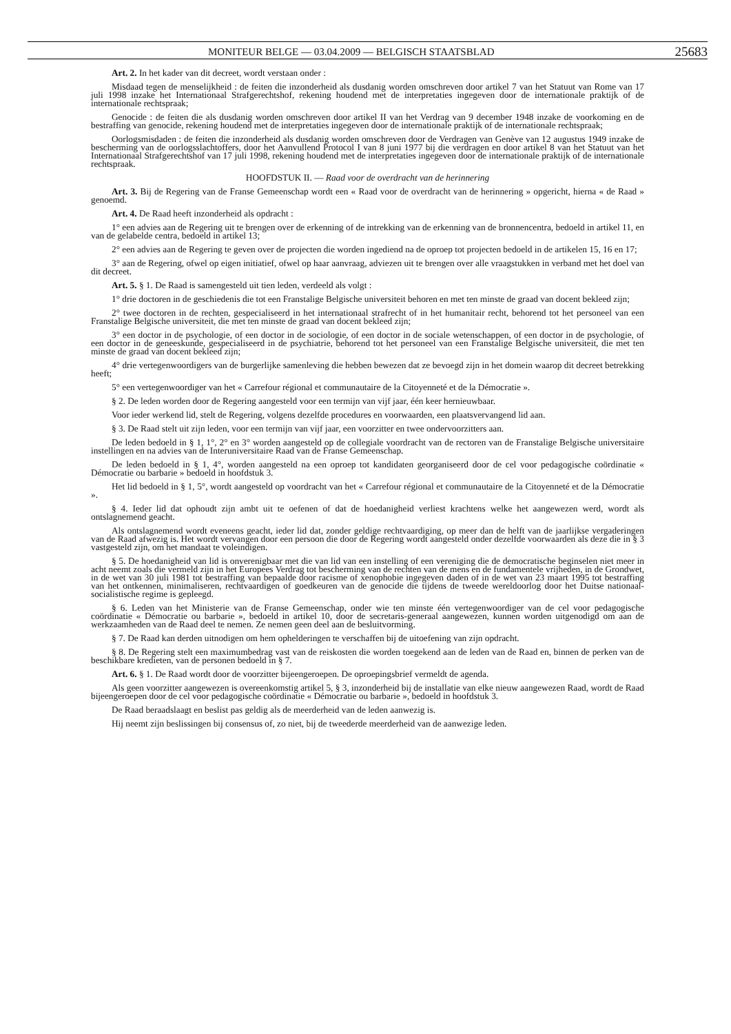MONITEUR BELGE — 03.04.2009 — BELGISCH STAATSBLAD 25683
Art. 2. In het kader van dit decreet, wordt verstaan onder :
Misdaad tegen de menselijkheid : de feiten die inzonderheid als dusdanig worden omschreven door artikel 7 van het Statuut van Rome van 17 juli 1998 inzake het Internationaal Strafgerechtshof, rekening houdend met de interpretaties ingegeven door de internationale praktijk of de internationale rechtspraak;
Genocide : de feiten die als dusdanig worden omschreven door artikel II van het Verdrag van 9 december 1948 inzake de voorkoming en de bestraffing van genocide, rekening houdend met de interpretaties ingegeven door de internationale praktijk of de internationale rechtspraak;
Oorlogsmisdaden : de feiten die inzonderheid als dusdanig worden omschreven door de Verdragen van Genève van 12 augustus 1949 inzake de bescherming van de oorlogsslachtoffers, door het Aanvullend Protocol I van 8 juni 1977 bij die verdragen en door artikel 8 van het Statuut van het Internationaal Strafgerechtshof van 17 juli 1998, rekening houdend met de interpretaties ingegeven door de internationale praktijk of de internationale rechtspraak.
HOOFDSTUK II. — Raad voor de overdracht van de herinnering
Art. 3. Bij de Regering van de Franse Gemeenschap wordt een « Raad voor de overdracht van de herinnering » opgericht, hierna « de Raad » genoemd.
Art. 4. De Raad heeft inzonderheid als opdracht :
1° een advies aan de Regering uit te brengen over de erkenning of de intrekking van de erkenning van de bronnencentra, bedoeld in artikel 11, en van de gelabelde centra, bedoeld in artikel 13;
2° een advies aan de Regering te geven over de projecten die worden ingediend na de oproep tot projecten bedoeld in de artikelen 15, 16 en 17;
3° aan de Regering, ofwel op eigen initiatief, ofwel op haar aanvraag, adviezen uit te brengen over alle vraagstukken in verband met het doel van dit decreet.
Art. 5. § 1. De Raad is samengesteld uit tien leden, verdeeld als volgt :
1° drie doctoren in de geschiedenis die tot een Franstalige Belgische universiteit behoren en met ten minste de graad van docent bekleed zijn;
2° twee doctoren in de rechten, gespecialiseerd in het internationaal strafrecht of in het humanitair recht, behorend tot het personeel van een Franstalige Belgische universiteit, die met ten minste de graad van docent bekleed zijn;
3° een doctor in de psychologie, of een doctor in de sociologie, of een doctor in de sociale wetenschappen, of een doctor in de psychologie, of een doctor in de geneeskunde, gespecialiseerd in de psychiatrie, behorend tot het personeel van een Franstalige Belgische universiteit, die met ten minste de graad van docent bekleed zijn;
4° drie vertegenwoordigers van de burgerlijke samenleving die hebben bewezen dat ze bevoegd zijn in het domein waarop dit decreet betrekking heeft;
5° een vertegenwoordiger van het « Carrefour régional et communautaire de la Citoyenneté et de la Démocratie ».
§ 2. De leden worden door de Regering aangesteld voor een termijn van vijf jaar, één keer hernieuwbaar.
Voor ieder werkend lid, stelt de Regering, volgens dezelfde procedures en voorwaarden, een plaatsvervangend lid aan.
§ 3. De Raad stelt uit zijn leden, voor een termijn van vijf jaar, een voorzitter en twee ondervoorzitters aan.
De leden bedoeld in § 1, 1°, 2° en 3° worden aangesteld op de collegiale voordracht van de rectoren van de Franstalige Belgische universitaire instellingen en na advies van de Interuniversitaire Raad van de Franse Gemeenschap.
De leden bedoeld in § 1, 4°, worden aangesteld na een oproep tot kandidaten georganiseerd door de cel voor pedagogische coördinatie « Démocratie ou barbarie » bedoeld in hoofdstuk 3.
Het lid bedoeld in § 1, 5°, wordt aangesteld op voordracht van het « Carrefour régional et communautaire de la Citoyenneté et de la Démocratie ».
§ 4. Ieder lid dat ophoudt zijn ambt uit te oefenen of dat de hoedanigheid verliest krachtens welke het aangewezen werd, wordt als ontslagnemend geacht.
Als ontslagnemend wordt eveneens geacht, ieder lid dat, zonder geldige rechtvaardiging, op meer dan de helft van de jaarlijkse vergaderingen van de Raad afwezig is. Het wordt vervangen door een persoon die door de Regering wordt aangesteld onder dezelfde voorwaarden als deze die in § 3 vastgesteld zijn, om het mandaat te voleindigen.
§ 5. De hoedanigheid van lid is onverenigbaar met die van lid van een instelling of een vereniging die de democratische beginselen niet meer in acht neemt zoals die vermeld zijn in het Europees Verdrag tot bescherming van de rechten van de mens en de fundamentele vrijheden, in de Grondwet, in de wet van 30 juli 1981 tot bestraffing van bepaalde door racisme of xenophobie ingegeven daden of in de wet van 23 maart 1995 tot bestraffing van het ontkennen, minimaliseren, rechtvaardigen of goedkeuren van de genocide die tijdens de tweede wereldoorlog door het Duitse nationaal-socialistische regime is gepleegd.
§ 6. Leden van het Ministerie van de Franse Gemeenschap, onder wie ten minste één vertegenwoordiger van de cel voor pedagogische coördinatie « Démocratie ou barbarie », bedoeld in artikel 10, door de secretaris-generaal aangewezen, kunnen worden uitgenodigd om aan de werkzaamheden van de Raad deel te nemen. Ze nemen geen deel aan de besluitvorming.
§ 7. De Raad kan derden uitnodigen om hem ophelderingen te verschaffen bij de uitoefening van zijn opdracht.
§ 8. De Regering stelt een maximumbedrag vast van de reiskosten die worden toegekend aan de leden van de Raad en, binnen de perken van de beschikbare kredieten, van de personen bedoeld in § 7.
Art. 6. § 1. De Raad wordt door de voorzitter bijeengeroepen. De oproepingsbrief vermeldt de agenda.
Als geen voorzitter aangewezen is overeenkomstig artikel 5, § 3, inzonderheid bij de installatie van elke nieuw aangewezen Raad, wordt de Raad bijeengeroepen door de cel voor pedagogische coördinatie « Démocratie ou barbarie », bedoeld in hoofdstuk 3.
De Raad beraadslaagt en beslist pas geldig als de meerderheid van de leden aanwezig is.
Hij neemt zijn beslissingen bij consensus of, zo niet, bij de tweederde meerderheid van de aanwezige leden.